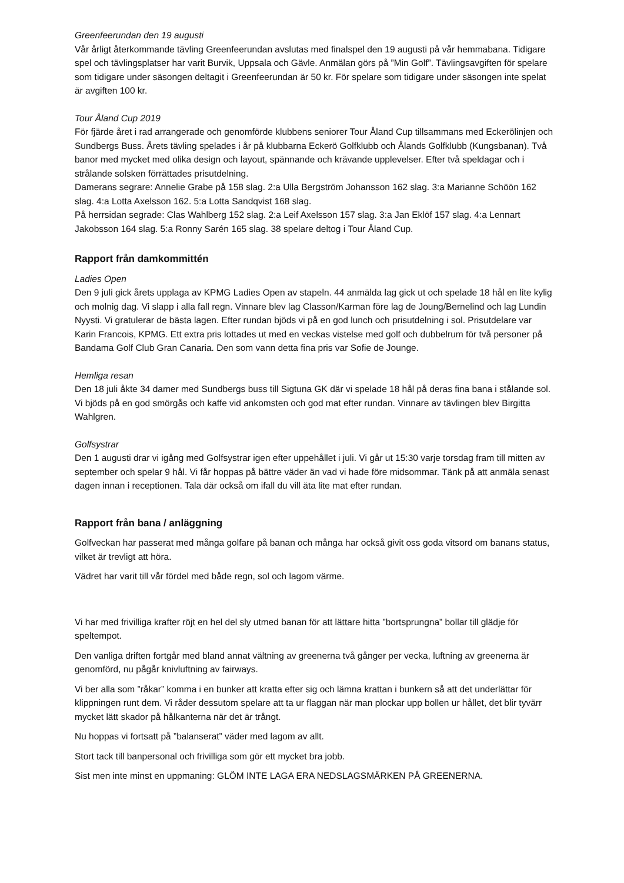Greenfeerundan den 19 augusti
Vår årligt återkommande tävling Greenfeerundan avslutas med finalspel den 19 augusti på vår hemmabana. Tidigare spel och tävlingsplatser har varit Burvik, Uppsala och Gävle. Anmälan görs på ”Min Golf”. Tävlingsavgiften för spelare som tidigare under säsongen deltagit i Greenfeerundan är 50 kr. För spelare som tidigare under säsongen inte spelat är avgiften 100 kr.
Tour Åland Cup 2019
För fjärde året i rad arrangerade och genomförde klubbens seniorer Tour Åland Cup tillsammans med Eckerölinjen och Sundbergs Buss. Årets tävling spelades i år på klubbarna Eckerö Golfklubb och Ålands Golfklubb (Kungsbanan). Två banor med mycket med olika design och layout, spännande och krävande upplevelser. Efter två speldagar och i strålande solsken förrättades prisutdelning.
Damerans segrare: Annelie Grabe på 158 slag. 2:a Ulla Bergström Johansson 162 slag. 3:a Marianne Schöön 162 slag. 4:a Lotta Axelsson 162. 5:a Lotta Sandqvist 168 slag.
På herrsidan segrade: Clas Wahlberg 152 slag. 2:a Leif Axelsson 157 slag. 3:a Jan Eklöf 157 slag. 4:a Lennart Jakobsson 164 slag. 5:a Ronny Sarén 165 slag. 38 spelare deltog i Tour Åland Cup.
Rapport från damkommittén
Ladies Open
Den 9 juli gick årets upplaga av KPMG Ladies Open av stapeln. 44 anmälda lag gick ut och spelade 18 hål en lite kylig och molnig dag. Vi slapp i alla fall regn. Vinnare blev lag Classon/Karman före lag de Joung/Bernelind och lag Lundin Nyysti. Vi gratulerar de bästa lagen. Efter rundan bjöds vi på en god lunch och prisutdelning i sol. Prisutdelare var Karin Francois, KPMG. Ett extra pris lottades ut med en veckas vistelse med golf och dubbelrum för två personer på Bandama Golf Club Gran Canaria. Den som vann detta fina pris var Sofie de Jounge.
Hemliga resan
Den 18 juli åkte 34 damer med Sundbergs buss till Sigtuna GK där vi spelade 18 hål på deras fina bana i stålande sol. Vi bjöds på en god smörgås och kaffe vid ankomsten och god mat efter rundan. Vinnare av tävlingen blev Birgitta Wahlgren.
Golfsystrar
Den 1 augusti drar vi igång med Golfsystrar igen efter uppehållet i juli. Vi går ut 15:30 varje torsdag fram till mitten av september och spelar 9 hål. Vi får hoppas på bättre väder än vad vi hade före midsommar. Tänk på att anmäla senast dagen innan i receptionen. Tala där också om ifall du vill äta lite mat efter rundan.
Rapport från bana / anläggning
Golfveckan har passerat med många golfare på banan och många har också givit oss goda vitsord om banans status, vilket är trevligt att höra.
Vädret har varit till vår fördel med både regn, sol och lagom värme.
Vi har med frivilliga krafter röjt en hel del sly utmed banan för att lättare hitta ”bortsprungna” bollar till glädje för speltempot.
Den vanliga driften fortgår med bland annat vältning av greenerna två gånger per vecka, luftning av greenerna är genomförd, nu pågår knivluftning av fairways.
Vi ber alla som ”råkar” komma i en bunker att kratta efter sig och lämna krattan i bunkern så att det underlättar för klippningen runt dem. Vi råder dessutom spelare att ta ur flaggan när man plockar upp bollen ur hållet, det blir tyvärr mycket lätt skador på hålkanterna när det är trångt.
Nu hoppas vi fortsatt på ”balanserat” väder med lagom av allt.
Stort tack till banpersonal och frivilliga som gör ett mycket bra jobb.
Sist men inte minst en uppmaning: GLÖM INTE LAGA ERA NEDSLAGSMÄRKEN PÅ GREENERNA.